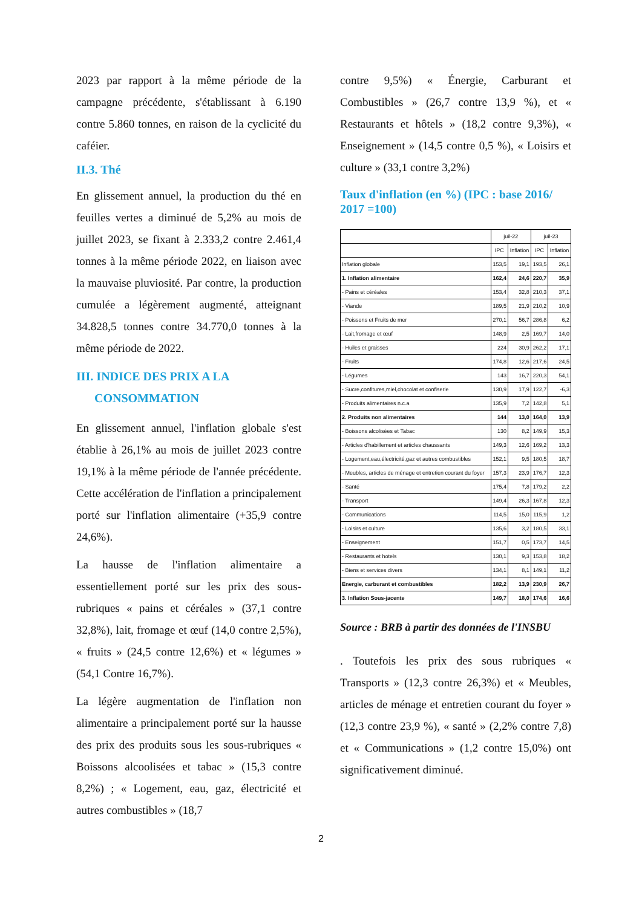2023 par rapport à la même période de la campagne précédente, s'établissant à 6.190 contre 5.860 tonnes, en raison de la cyclicité du caféier.
II.3. Thé
En glissement annuel, la production du thé en feuilles vertes a diminué de 5,2% au mois de juillet 2023, se fixant à 2.333,2 contre 2.461,4 tonnes à la même période 2022, en liaison avec la mauvaise pluviosité. Par contre, la production cumulée a légèrement augmenté, atteignant 34.828,5 tonnes contre 34.770,0 tonnes à la même période de 2022.
III. INDICE DES PRIX A LA
CONSOMMATION
En glissement annuel, l'inflation globale s'est établie à 26,1% au mois de juillet 2023 contre 19,1% à la même période de l'année précédente. Cette accélération de l'inflation a principalement porté sur l'inflation alimentaire (+35,9 contre 24,6%).
La hausse de l'inflation alimentaire a essentiellement porté sur les prix des sous-rubriques « pains et céréales » (37,1 contre 32,8%), lait, fromage et œuf (14,0 contre 2,5%), « fruits » (24,5 contre 12,6%) et « légumes » (54,1 Contre 16,7%).
La légère augmentation de l'inflation non alimentaire a principalement porté sur la hausse des prix des produits sous les sous-rubriques « Boissons alcoolisées et tabac » (15,3 contre 8,2%) ; « Logement, eau, gaz, électricité et autres combustibles » (18,7
contre 9,5%) « Énergie, Carburant et Combustibles » (26,7 contre 13,9 %), et « Restaurants et hôtels » (18,2 contre 9,3%), « Enseignement » (14,5 contre 0,5 %), « Loisirs et culture » (33,1 contre 3,2%)
Taux d'inflation (en %) (IPC : base 2016/ 2017 =100)
| | juil-22 | | juil-23 | |
| --- | --- | --- | --- | --- |
| | IPC | Inflation | IPC | Inflation |
| Inflation globale | 153,5 | 19,1 | 193,5 | 26,1 |
| 1. Inflation alimentaire | 162,4 | 24,6 | 220,7 | 35,9 |
| - Pains et céréales | 153,4 | 32,8 | 210,3 | 37,1 |
| - Viande | 189,5 | 21,9 | 210,2 | 10,9 |
| - Poissons et Fruits de mer | 270,1 | 56,7 | 286,8 | 6,2 |
| - Lait,fromage et œuf | 148,9 | 2,5 | 169,7 | 14,0 |
| - Huiles et graisses | 224 | 30,9 | 262,2 | 17,1 |
| - Fruits | 174,8 | 12,6 | 217,6 | 24,5 |
| - Légumes | 143 | 16,7 | 220,3 | 54,1 |
| - Sucre,confitures,miel,chocolat et confiserie | 130,9 | 17,9 | 122,7 | -6,3 |
| - Produits alimentaires n.c.a | 135,9 | 7,2 | 142,8 | 5,1 |
| 2. Produits non alimentaires | 144 | 13,0 | 164,0 | 13,9 |
| - Boissons alcolisées et Tabac | 130 | 8,2 | 149,9 | 15,3 |
| - Articles d'habillement et articles chaussants | 149,3 | 12,6 | 169,2 | 13,3 |
| - Logement,eau,électricité,gaz et autres combustibles | 152,1 | 9,5 | 180,5 | 18,7 |
| - Meubles, articles de ménage et entretien courant du foyer | 157,3 | 23,9 | 176,7 | 12,3 |
| - Santé | 175,4 | 7,8 | 179,2 | 2,2 |
| - Transport | 149,4 | 26,3 | 167,8 | 12,3 |
| - Communications | 114,5 | 15,0 | 115,9 | 1,2 |
| - Loisirs et culture | 135,6 | 3,2 | 180,5 | 33,1 |
| - Enseignement | 151,7 | 0,5 | 173,7 | 14,5 |
| - Restaurants et hotels | 130,1 | 9,3 | 153,8 | 18,2 |
| - Biens et services divers | 134,1 | 8,1 | 149,1 | 11,2 |
| Energie, carburant et combustibles | 182,2 | 13,9 | 230,9 | 26,7 |
| 3. Inflation Sous-jacente | 149,7 | 18,0 | 174,6 | 16,6 |
Source : BRB à partir des données de l'INSBU
. Toutefois les prix des sous rubriques « Transports » (12,3 contre 26,3%) et « Meubles, articles de ménage et entretien courant du foyer » (12,3 contre 23,9 %), « santé » (2,2% contre 7,8) et « Communications » (1,2 contre 15,0%) ont significativement diminué.
2